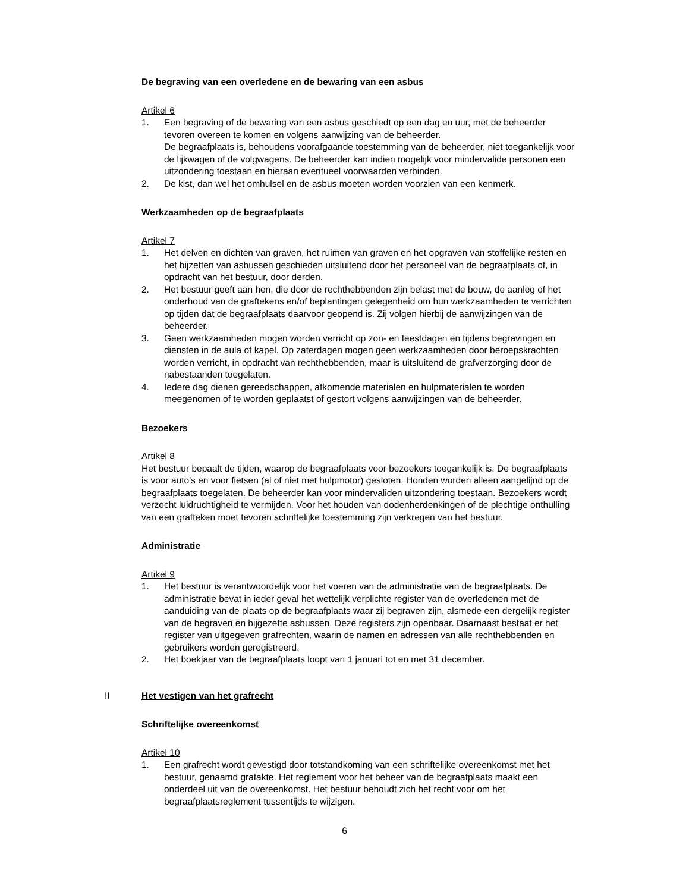De begraving van een overledene en de bewaring van een asbus
Artikel 6
1. Een begraving of de bewaring van een asbus geschiedt op een dag en uur, met de beheerder tevoren overeen te komen en volgens aanwijzing van de beheerder.
De begraafplaats is, behoudens voorafgaande toestemming van de beheerder, niet toegankelijk voor de lijkwagen of de volgwagens. De beheerder kan indien mogelijk voor mindervalide personen een uitzondering toestaan en hieraan eventueel voorwaarden verbinden.
2. De kist, dan wel het omhulsel en de asbus moeten worden voorzien van een kenmerk.
Werkzaamheden op de begraafplaats
Artikel 7
1. Het delven en dichten van graven, het ruimen van graven en het opgraven van stoffelijke resten en het bijzetten van asbussen geschieden uitsluitend door het personeel van de begraafplaats of, in opdracht van het bestuur, door derden.
2. Het bestuur geeft aan hen, die door de rechthebbenden zijn belast met de bouw, de aanleg of het onderhoud van de graftekens en/of beplantingen gelegenheid om hun werkzaamheden te verrichten op tijden dat de begraafplaats daarvoor geopend is. Zij volgen hierbij de aanwijzingen van de beheerder.
3. Geen werkzaamheden mogen worden verricht op zon- en feestdagen en tijdens begravingen en diensten in de aula of kapel. Op zaterdagen mogen geen werkzaamheden door beroepskrachten worden verricht, in opdracht van rechthebbenden, maar is uitsluitend de grafverzorging door de nabestaanden toegelaten.
4. Iedere dag dienen gereedschappen, afkomende materialen en hulpmaterialen te worden meegenomen of te worden geplaatst of gestort volgens aanwijzingen van de beheerder.
Bezoekers
Artikel 8
Het bestuur bepaalt de tijden, waarop de begraafplaats voor bezoekers toegankelijk is. De begraafplaats is voor auto's en voor fietsen (al of niet met hulpmotor) gesloten. Honden worden alleen aangelijnd op de begraafplaats toegelaten. De beheerder kan voor mindervaliden uitzondering toestaan. Bezoekers wordt verzocht luidruchtigheid te vermijden. Voor het houden van dodenherdenkingen of de plechtige onthulling van een grafteken moet tevoren schriftelijke toestemming zijn verkregen van het bestuur.
Administratie
Artikel 9
1. Het bestuur is verantwoordelijk voor het voeren van de administratie van de begraafplaats. De administratie bevat in ieder geval het wettelijk verplichte register van de overledenen met de aanduiding van de plaats op de begraafplaats waar zij begraven zijn, alsmede een dergelijk register van de begraven en bijgezette asbussen. Deze registers zijn openbaar. Daarnaast bestaat er het register van uitgegeven grafrechten, waarin de namen en adressen van alle rechthebbenden en gebruikers worden geregistreerd.
2. Het boekjaar van de begraafplaats loopt van 1 januari tot en met 31 december.
II Het vestigen van het grafrecht
Schriftelijke overeenkomst
Artikel 10
1. Een grafrecht wordt gevestigd door totstandkoming van een schriftelijke overeenkomst met het bestuur, genaamd grafakte. Het reglement voor het beheer van de begraafplaats maakt een onderdeel uit van de overeenkomst. Het bestuur behoudt zich het recht voor om het begraafplaatsreglement tussentijds te wijzigen.
6